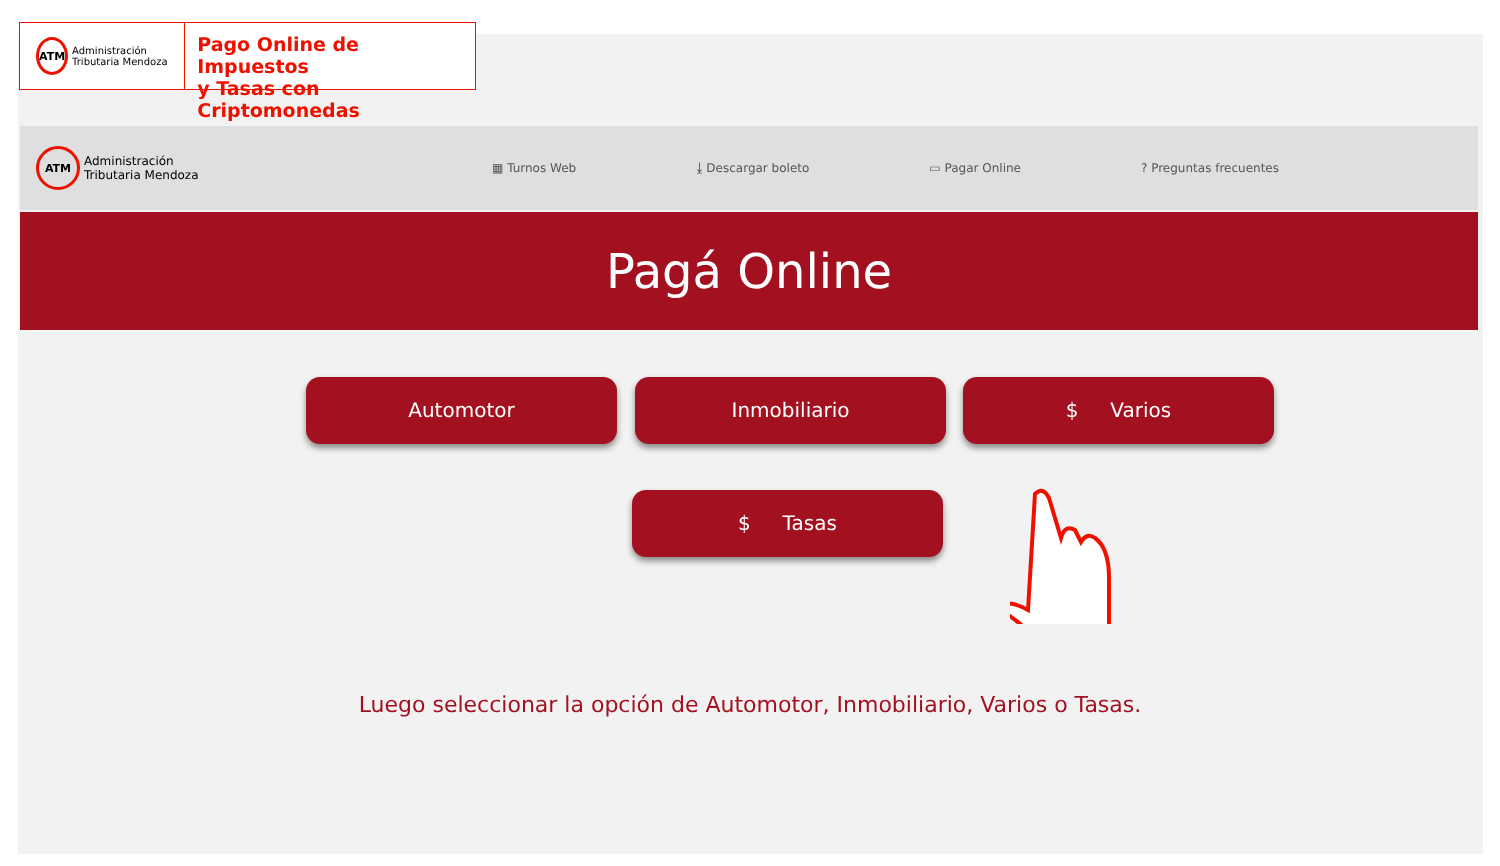ATM
Administración Tributaria Mendoza
Pago Online de Impuestos
y Tasas con Criptomonedas
ATM
Administración
Tributaria Mendoza
▦ Turnos Web ⤓ Descargar boleto ▭ Pagar Online ? Preguntas frecuentes
Pagá Online
Automotor Inmobiliario $ Varios
$ Tasas
Luego seleccionar la opción de Automotor, Inmobiliario, Varios o Tasas.